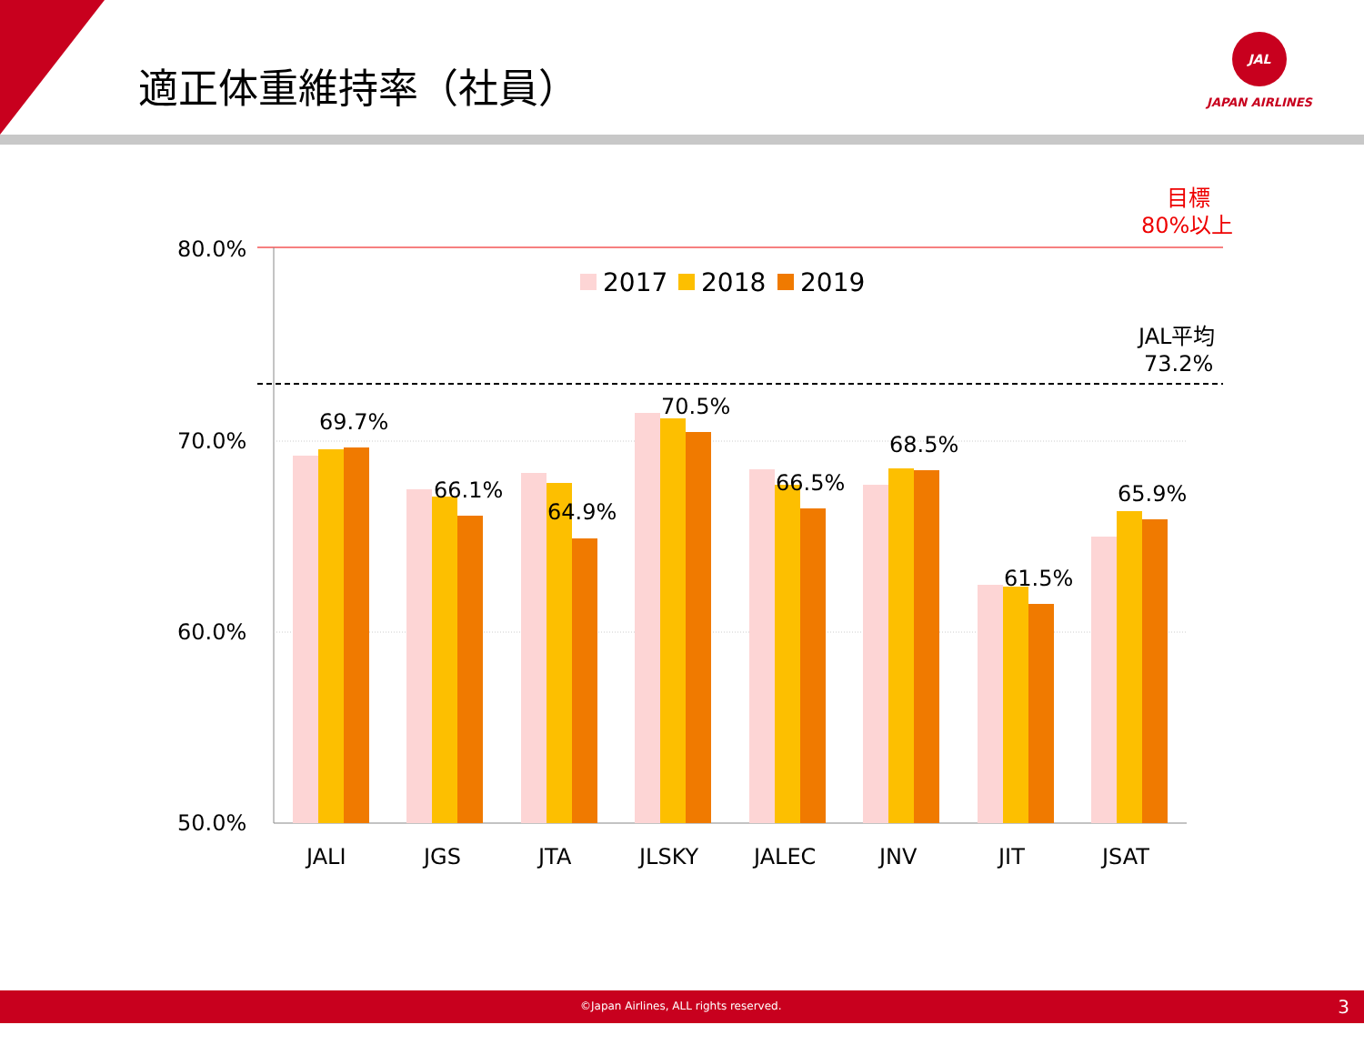適正体重維持率（社員）
JAL
JAPAN AIRLINES
目標
80%以上
80.0%
70.0%
60.0%
50.0%
JAL平均
73.2%
2017
2018
2019
69.7%
66.1%
64.9%
70.5%
66.5%
68.5%
61.5%
65.9%
JALI
JGS
JTA
JLSKY
JALEC
JNV
JIT
JSAT
©Japan Airlines, ALL rights reserved. 3